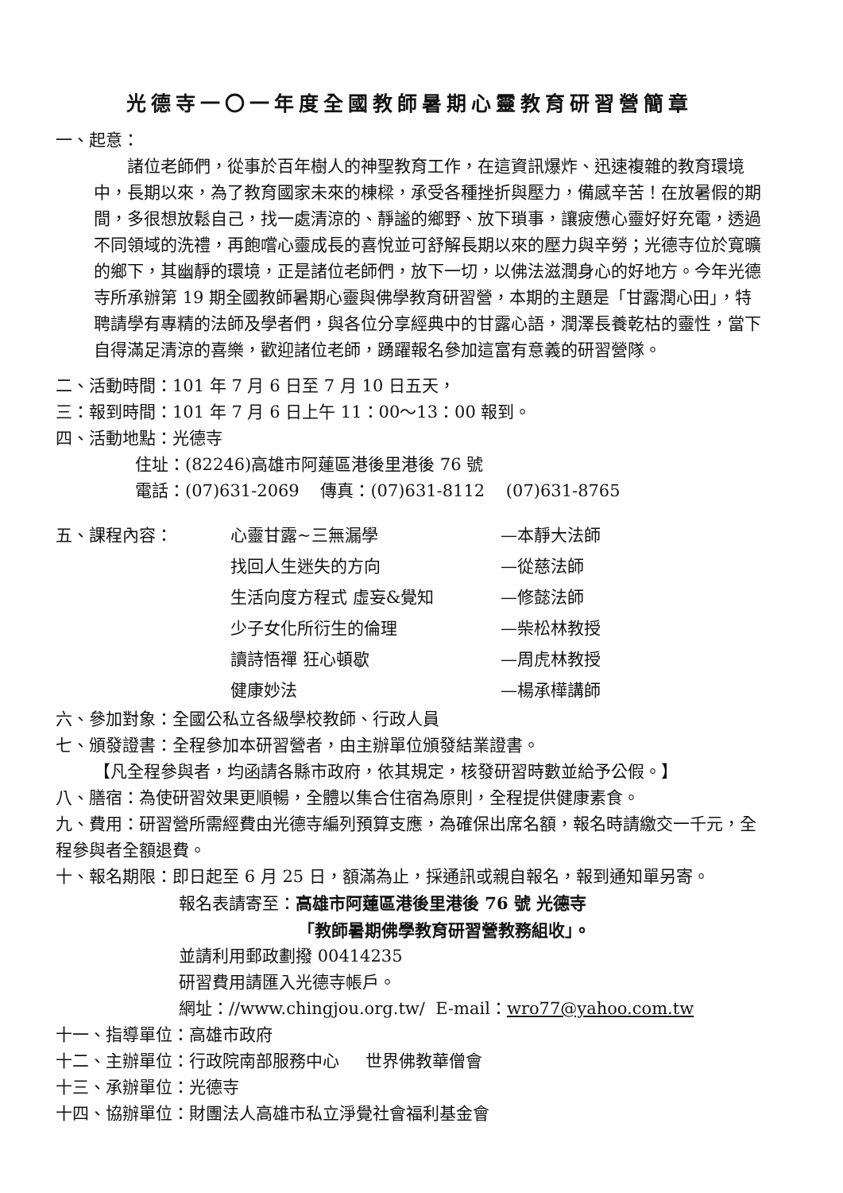光德寺一〇一年度全國教師暑期心靈教育研習營簡章
一、起意：
諸位老師們，從事於百年樹人的神聖教育工作，在這資訊爆炸、迅速複雜的教育環境中，長期以來，為了教育國家未來的棟樑，承受各種挫折與壓力，備感辛苦！在放暑假的期間，多很想放鬆自己，找一處清涼的、靜謐的鄉野、放下瑣事，讓疲憊心靈好好充電，透過不同領域的洗禮，再飽嚐心靈成長的喜悅並可舒解長期以來的壓力與辛勞；光德寺位於寬曠的鄉下，其幽靜的環境，正是諸位老師們，放下一切，以佛法滋潤身心的好地方。今年光德寺所承辦第 19 期全國教師暑期心靈與佛學教育研習營，本期的主題是「甘露潤心田」，特聘請學有專精的法師及學者們，與各位分享經典中的甘露心語，潤澤長養乾枯的靈性，當下自得滿足清涼的喜樂，歡迎諸位老師，踴躍報名參加這富有意義的研習營隊。
二、活動時間：101 年 7 月 6 日至 7 月 10 日五天，
三：報到時間：101 年 7 月 6 日上午 11：00～13：00 報到。
四、活動地點：光德寺
住址：(82246)高雄市阿蓮區港後里港後 76 號
電話：(07)631-2069 傳真：(07)631-8112 (07)631-8765
五、課程內容： 心靈甘露~三無漏學 —本靜大法師
找回人生迷失的方向 —從慈法師
生活向度方程式 虛妄&覺知 —修懿法師
少子女化所衍生的倫理 —柴松林教授
讀詩悟禪 狂心頓歇 —周虎林教授
健康妙法 —楊承樺講師
六、參加對象：全國公私立各級學校教師、行政人員
七、頒發證書：全程參加本研習營者，由主辦單位頒發結業證書。
【凡全程參與者，均函請各縣市政府，依其規定，核發研習時數並給予公假。】
八、膳宿：為使研習效果更順暢，全體以集合住宿為原則，全程提供健康素食。
九、費用：研習營所需經費由光德寺編列預算支應，為確保出席名額，報名時請繳交一千元，全程參與者全額退費。
十、報名期限：即日起至 6 月 25 日，額滿為止，採通訊或親自報名，報到通知單另寄。
報名表請寄至：高雄市阿蓮區港後里港後 76 號 光德寺
「教師暑期佛學教育研習營教務組收」。
並請利用郵政劃撥 00414235
研習費用請匯入光德寺帳戶。
網址：//www.chingjou.org.tw/ E-mail：wro77@yahoo.com.tw
十一、指導單位：高雄市政府
十二、主辦單位：行政院南部服務中心 世界佛教華僧會
十三、承辦單位：光德寺
十四、協辦單位：財團法人高雄市私立淨覺社會福利基金會